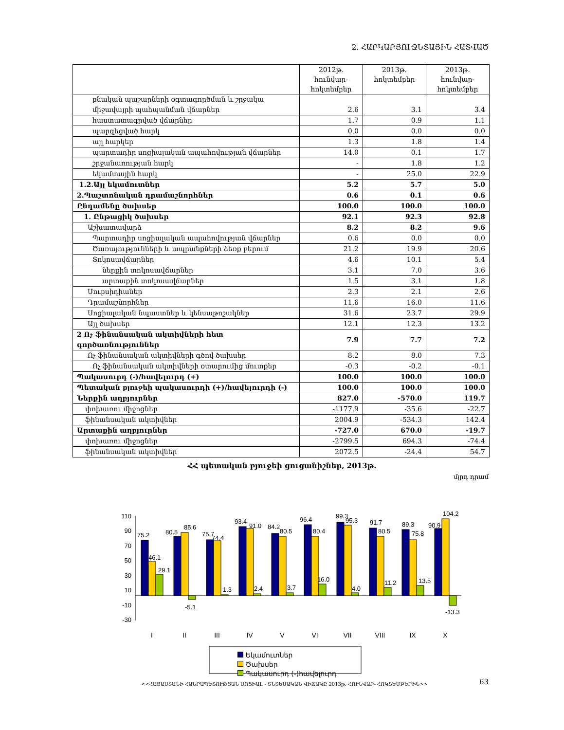2. ՀԱՐԿԱԲՅՈՒՋԵՏԱՅԻՆ ՀԱՏՎԱԾ
| | 2012թ. հունվար- հոկտեմբեր | 2013թ. հոկտեմբեր | 2013թ. հունվար- հոկտեմբեր |
| --- | --- | --- | --- |
| բնական պաշարների օգտագործման և շրջակա միջավայրի պահպանման վճարներ | 2.6 | 3.1 | 3.4 |
| հաստատագրված վճարներ | 1.7 | 0.9 | 1.1 |
| պարզեցված հարկ | 0.0 | 0.0 | 0.0 |
| այլ հարկեր | 1.3 | 1.8 | 1.4 |
| պարտադիր սոցիալական ապահովության վճարներ | 14.0 | 0.1 | 1.7 |
| շրջանառության հարկ | - | 1.8 | 1.2 |
| եկամտային հարկ | - | 25.0 | 22.9 |
| 1.2.Այլ եկամուտներ | 5.2 | 5.7 | 5.0 |
| 2.Պաշտոնական դրամաշնորհներ | 0.6 | 0.1 | 0.6 |
| Ընդամենը ծախսեր | 100.0 | 100.0 | 100.0 |
| 1. Ընթացիկ ծախսեր | 92.1 | 92.3 | 92.8 |
| Աշխատավարձ | 8.2 | 8.2 | 9.6 |
| Պարտադիր սոցիալական ապահովության վճարներ | 0.6 | 0.0 | 0.0 |
| Ծառայությունների և ապրանքների ձեռք բերում | 21.2 | 19.9 | 20.6 |
| Տոկոսավճարներ | 4.6 | 10.1 | 5.4 |
| ներքին տոկոսավճարներ | 3.1 | 7.0 | 3.6 |
| արտաքին տոկոսավճարներ | 1.5 | 3.1 | 1.8 |
| Սուբսիդիաներ | 2.3 | 2.1 | 2.6 |
| Դրամաշնորհներ | 11.6 | 16.0 | 11.6 |
| Սոցիալական նպաստներ և կենսաթոշակներ | 31.6 | 23.7 | 29.9 |
| Այլ ծախսեր | 12.1 | 12.3 | 13.2 |
| 2 Ոչ ֆինանսական ակտիվների հետ գործառնություններ | 7.9 | 7.7 | 7.2 |
| Ոչ ֆինանսական ակտիվների գծով ծախսեր | 8.2 | 8.0 | 7.3 |
| Ոչ ֆինանսական ակտիվների օտարումից մուտքեր | -0.3 | -0.2 | -0.1 |
| Պակասուրդ (-)/հավելուրդ (+) | 100.0 | 100.0 | 100.0 |
| Պետական բյուջեի պակասուրդի (+)/հավելուրդի (-) | 100.0 | 100.0 | 100.0 |
| Ներքին աղբյուրներ | 827.0 | -570.0 | 119.7 |
| փոխառու միջոցներ | -1177.9 | -35.6 | -22.7 |
| ֆինանսական ակտիվներ | 2004.9 | -534.3 | 142.4 |
| Արտաքին աղբյուրներ | -727.0 | 670.0 | -19.7 |
| փոխառու միջոցներ | -2799.5 | 694.3 | -74.4 |
| ֆինանսական ակտիվներ | 2072.5 | -24.4 | 54.7 |
ՀՀ պետական բյուջեի ցուցանիշներ, 2013թ.
մլրդ դրամ
110
90
70
50
30
10
-10
-30
75.2
46.1
29.1
80.5
85.6
-5.1
75.7
74.4
1.3
93.4
91.0
2.4
84.2
80.5
3.7
96.4
80.4
16.0
99.3
95.3
4.0
91.7
80.5
11.2
89.3
75.8
13.5
90.9
104.2
-13.3
I
II
III
IV
V
VI
VII
VIII
IX
X
Եկամուտներ
Ծախսեր
Պակասուրդ (-)հավելուրդ
<<ՀԱՅԱՍՏԱՆԻ ՀԱՆՐԱՊԵՏՈՒԹՅԱՆ ՍՈՑԻԱԼ - ՏՆՏԵՍԱԿԱՆ ՎԻՃԱԿԸ 2013թ. ՀՈՒՆՎԱՐ- ՀՈԿՏԵՄԲԵՐԻՆ>>
63